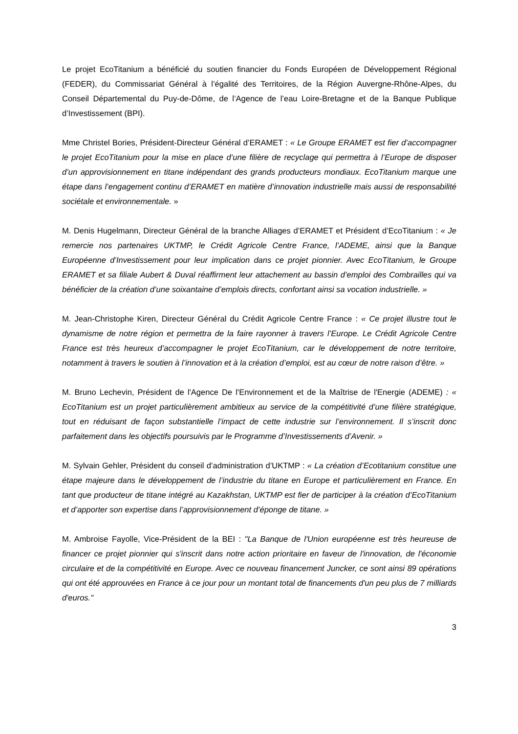Le projet EcoTitanium a bénéficié du soutien financier du Fonds Européen de Développement Régional (FEDER), du Commissariat Général à l’égalité des Territoires, de la Région Auvergne-Rhône-Alpes, du Conseil Départemental du Puy-de-Dôme, de l’Agence de l’eau Loire-Bretagne et de la Banque Publique d’Investissement (BPI).
Mme Christel Bories, Président-Directeur Général d’ERAMET : « Le Groupe ERAMET est fier d’accompagner le projet EcoTitanium pour la mise en place d’une filière de recyclage qui permettra à l’Europe de disposer d’un approvisionnement en titane indépendant des grands producteurs mondiaux. EcoTitanium marque une étape dans l’engagement continu d’ERAMET en matière d’innovation industrielle mais aussi de responsabilité sociétale et environnementale. »
M. Denis Hugelmann, Directeur Général de la branche Alliages d’ERAMET et Président d’EcoTitanium : « Je remercie nos partenaires UKTMP, le Crédit Agricole Centre France, l’ADEME, ainsi que la Banque Européenne d’Investissement pour leur implication dans ce projet pionnier. Avec EcoTitanium, le Groupe ERAMET et sa filiale Aubert & Duval réaffirment leur attachement au bassin d’emploi des Combrailles qui va bénéficier de la création d’une soixantaine d’emplois directs, confortant ainsi sa vocation industrielle. »
M. Jean-Christophe Kiren, Directeur Général du Crédit Agricole Centre France : « Ce projet illustre tout le dynamisme de notre région et permettra de la faire rayonner à travers l’Europe. Le Crédit Agricole Centre France est très heureux d’accompagner le projet EcoTitanium, car le développement de notre territoire, notamment à travers le soutien à l’innovation et à la création d’emploi, est au cœur de notre raison d’être. »
M. Bruno Lechevin, Président de l'Agence De l'Environnement et de la Maîtrise de l'Energie (ADEME) : « EcoTitanium est un projet particulièrement ambitieux au service de la compétitivité d’une filière stratégique, tout en réduisant de façon substantielle l’impact de cette industrie sur l’environnement. Il s’inscrit donc parfaitement dans les objectifs poursuivis par le Programme d’Investissements d’Avenir. »
M. Sylvain Gehler, Président du conseil d’administration d’UKTMP : « La création d’Ecotitanium constitue une étape majeure dans le développement de l’industrie du titane en Europe et particulièrement en France. En tant que producteur de titane intégré au Kazakhstan, UKTMP est fier de participer à la création d’EcoTitanium et d’apporter son expertise dans l’approvisionnement d’éponge de titane. »
M. Ambroise Fayolle, Vice-Président de la BEI : "La Banque de l'Union européenne est très heureuse de financer ce projet pionnier qui s'inscrit dans notre action prioritaire en faveur de l'innovation, de l'économie circulaire et de la compétitivité en Europe. Avec ce nouveau financement Juncker, ce sont ainsi 89 opérations qui ont été approuvées en France à ce jour pour un montant total de financements d'un peu plus de 7 milliards d'euros."
3